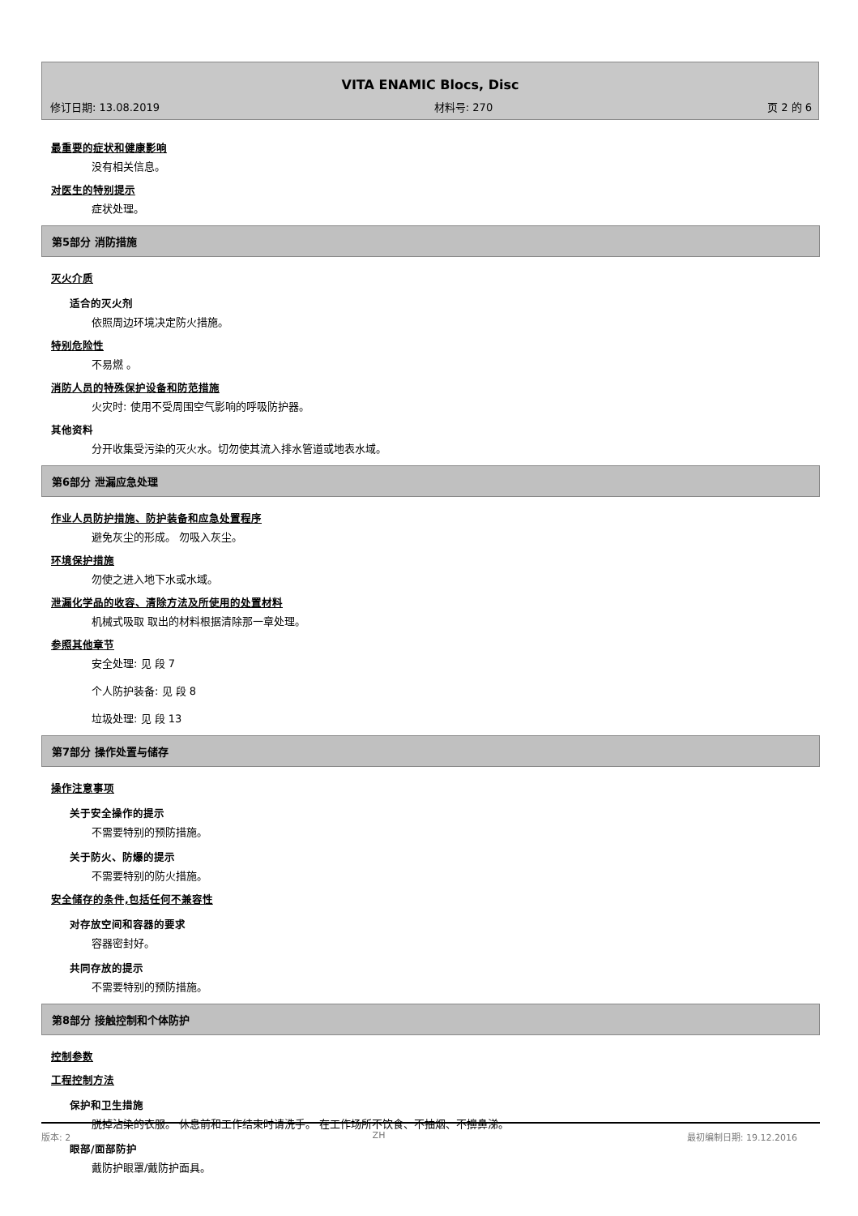VITA ENAMIC Blocs, Disc
修订日期: 13.08.2019 材料号: 270 页 2 的 6
最重要的症状和健康影响
没有相关信息。
对医生的特别提示
症状处理。
第5部分 消防措施
灭火介质
适合的灭火剂
依照周边环境决定防火措施。
特别危险性
不易燃 。
消防人员的特殊保护设备和防范措施
火灾时: 使用不受周围空气影响的呼吸防护器。
其他资料
分开收集受污染的灭火水。切勿使其流入排水管道或地表水域。
第6部分 泄漏应急处理
作业人员防护措施、防护装备和应急处置程序
避免灰尘的形成。 勿吸入灰尘。
环境保护措施
勿使之进入地下水或水域。
泄漏化学品的收容、清除方法及所使用的处置材料
机械式吸取 取出的材料根据清除那一章处理。
参照其他章节
安全处理: 见 段 7
个人防护装备: 见 段 8
垃圾处理: 见 段 13
第7部分 操作处置与储存
操作注意事项
关于安全操作的提示
不需要特别的预防措施。
关于防火、防爆的提示
不需要特别的防火措施。
安全储存的条件,包括任何不兼容性
对存放空间和容器的要求
容器密封好。
共同存放的提示
不需要特别的预防措施。
第8部分 接触控制和个体防护
控制参数
工程控制方法
保护和卫生措施
脱掉沾染的衣服。 休息前和工作结束时请洗手。 在工作场所不饮食、不抽烟、不擤鼻涕。
眼部/面部防护
戴防护眼罩/戴防护面具。
版本: 2 ZH 最初编制日期: 19.12.2016